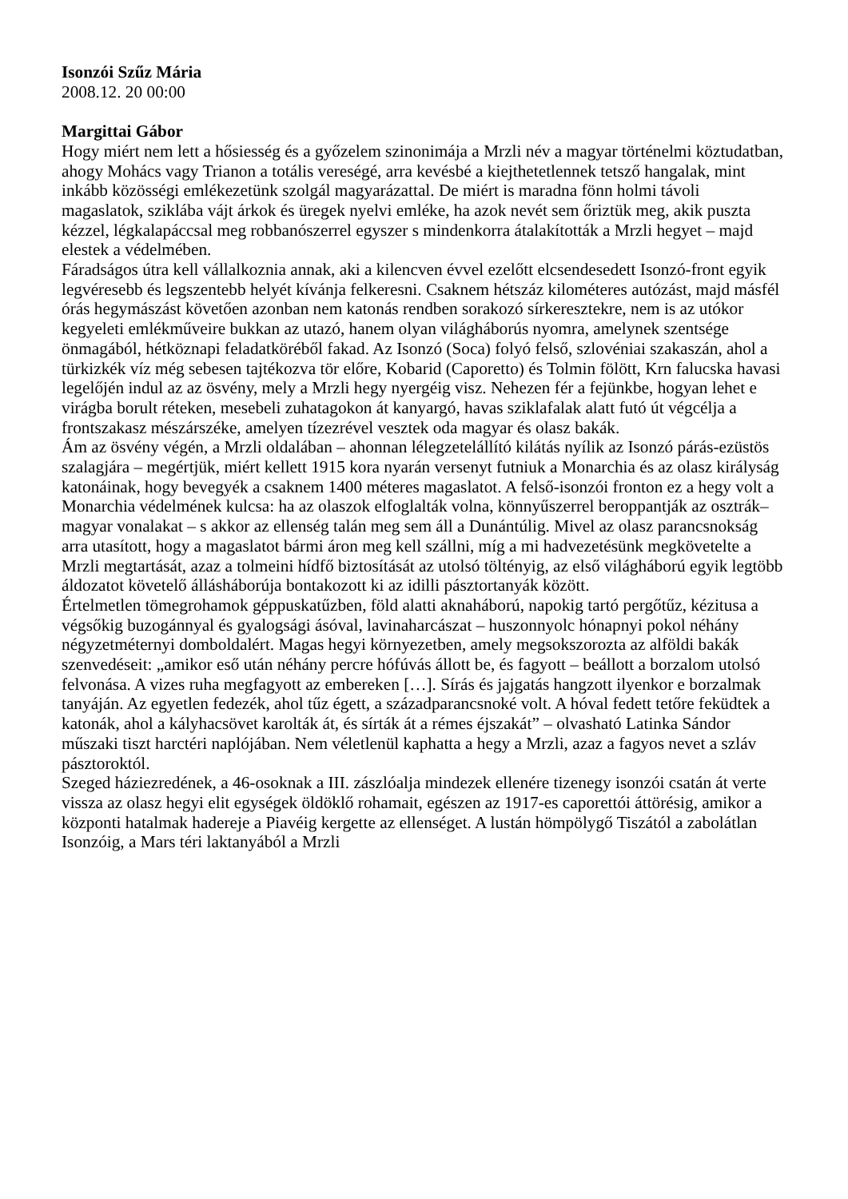Isonzói Szűz Mária
2008.12. 20 00:00
Margittai Gábor
Hogy miért nem lett a hősiesség és a győzelem szinonimája a Mrzli név a magyar történelmi köztudatban, ahogy Mohács vagy Trianon a totális vereségé, arra kevésbé a kiejthetetlennek tetsző hangalak, mint inkább közösségi emlékezetünk szolgál magyarázattal. De miért is maradna fönn holmi távoli magaslatok, sziklába vájt árkok és üregek nyelvi emléke, ha azok nevét sem őriztük meg, akik puszta kézzel, légkalapáccsal meg robbanószerrel egyszer s mindenkorra átalakították a Mrzli hegyet – majd elestek a védelmében.
Fáradságos útra kell vállalkoznia annak, aki a kilencven évvel ezelőtt elcsendesedett Isonzó-front egyik legvéresebb és legszentebb helyét kívánja felkeresni. Csaknem hétszáz kilométeres autózást, majd másfél órás hegymászást követően azonban nem katonás rendben sorakozó sírkeresztekre, nem is az utókor kegyeleti emlékműveire bukkan az utazó, hanem olyan világháborús nyomra, amelynek szentsége önmagából, hétköznapi feladatköréből fakad. Az Isonzó (Soca) folyó felső, szlovéniai szakaszán, ahol a türkizkék víz még sebesen tajtékozva tör előre, Kobarid (Caporetto) és Tolmin fölött, Krn falucska havasi legelőjén indul az az ösvény, mely a Mrzli hegy nyergéig visz. Nehezen fér a fejünkbe, hogyan lehet e virágba borult réteken, mesebeli zuhatagokon át kanyargó, havas sziklafalak alatt futó út végcélja a frontszakasz mészárszéke, amelyen tízezrével vesztek oda magyar és olasz bakák.
Ám az ösvény végén, a Mrzli oldalában – ahonnan lélegzetelállító kilátás nyílik az Isonzó párás-ezüstös szalagjára – megértjük, miért kellett 1915 kora nyarán versenyt futniuk a Monarchia és az olasz királyság katonáinak, hogy bevegyék a csaknem 1400 méteres magaslatot. A felső-isonzói fronton ez a hegy volt a Monarchia védelmének kulcsa: ha az olaszok elfoglalták volna, könnyűszerrel beroppantják az osztrák–magyar vonalakat – s akkor az ellenség talán meg sem áll a Dunántúlig. Mivel az olasz parancsnokság arra utasított, hogy a magaslatot bármi áron meg kell szállni, míg a mi hadvezetésünk megkövetelte a Mrzli megtartását, azaz a tolmeini hídfő biztosítását az utolsó töltényig, az első világháború egyik legtöbb áldozatot követelő álláshábor­úja bontakozott ki az idilli pásztortanyák között.
Értelmetlen tömegrohamok géppuskatűzben, föld alatti aknaháború, napokig tartó pergőtűz, kézitusa a végsőkig buzogánnyal és gyalogsági ásóval, lavinaharcászat – huszonnyolc hónapnyi pokol néhány négyzetméternyi domboldalért. Magas hegyi környezetben, amely megsokszorozta az alföldi bakák szenvedéseit: „amikor eső után néhány percre hófúvás állott be, és fagyott – beállott a borzalom utolsó felvonása. A vizes ruha megfagyott az embereken […]. Sírás és jajgatás hangzott ilyenkor e borzalmak tanyáján. Az egyetlen fedezék, ahol tűz égett, a századparancsnoké volt. A hóval fedett tetőre feküdtek a katonák, ahol a kályhacsövet karolták át, és sírták át a rémes éjszakát” – olvasható Latinka Sándor műszaki tiszt harctéri naplójában. Nem véletlenül kaphatta a hegy a Mrzli, azaz a fagyos nevet a szláv pásztoroktól.
Szeged háziezredének, a 46-osoknak a III. zászlóalja mindezek ellenére tizenegy isonzói csatán át verte vissza az olasz hegyi elit egységek öldöklő rohamait, egészen az 1917-es caporettói áttörésig, amikor a központi hatalmak hadereje a Piavéig kergette az ellenséget. A lustán hömpölygő Tiszától a zabolátlan Isonzóig, a Mars téri laktanyából a Mrzli